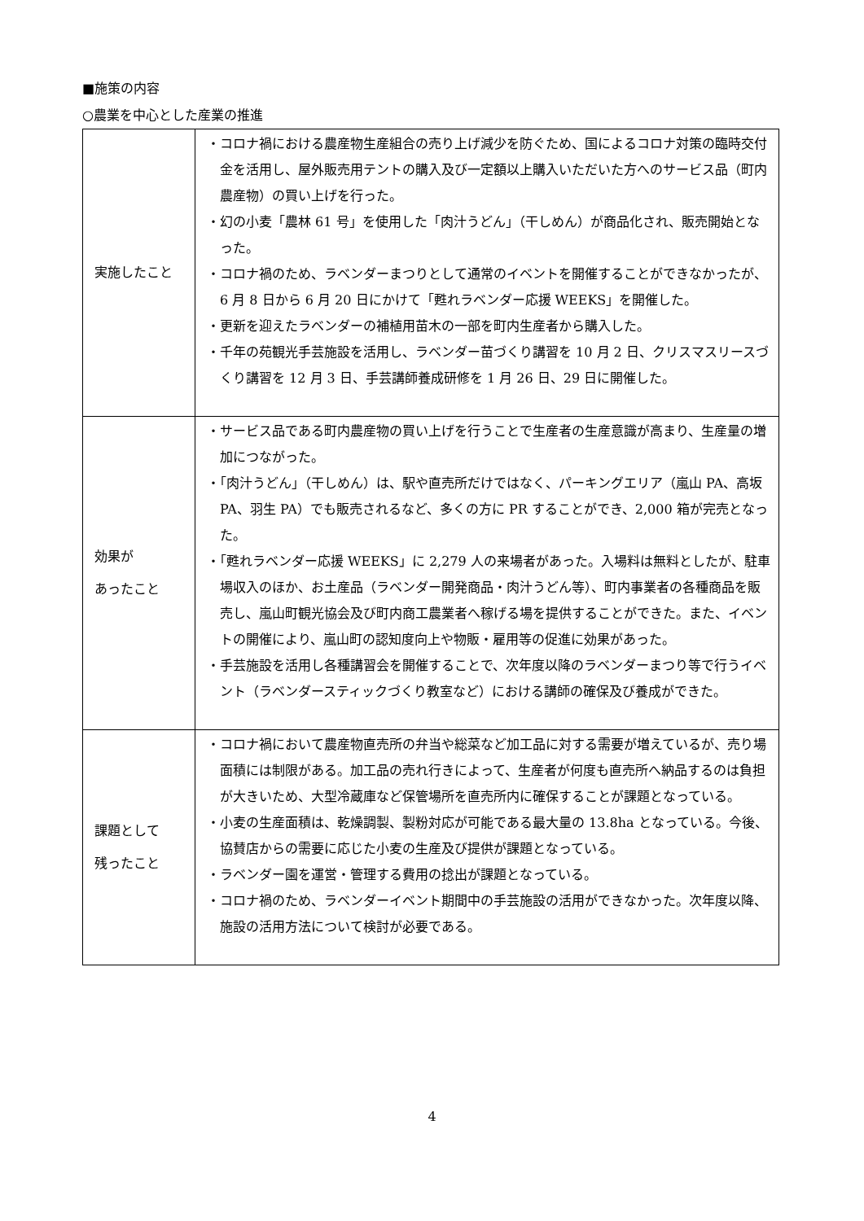■施策の内容
○農業を中心とした産業の推進
| 実施したこと | ・コロナ禍における農産物生産組合の売り上げ減少を防ぐため、国によるコロナ対策の臨時交付金を活用し、屋外販売用テントの購入及び一定額以上購入いただいた方へのサービス品（町内農産物）の買い上げを行った。 ・幻の小麦「農林 61 号」を使用した「肉汁うどん」（干しめん）が商品化され、販売開始となった。 ・コロナ禍のため、ラベンダーまつりとして通常のイベントを開催することができなかったが、6 月 8 日から 6 月 20 日にかけて「甦れラベンダー応援 WEEKS」を開催した。 ・更新を迎えたラベンダーの補植用苗木の一部を町内生産者から購入した。 ・千年の苑観光手芸施設を活用し、ラベンダー苗づくり講習を 10 月 2 日、クリスマスリースづくり講習を 12 月 3 日、手芸講師養成研修を 1 月 26 日、29 日に開催した。 |
| 効果が あったこと | ・サービス品である町内農産物の買い上げを行うことで生産者の生産意識が高まり、生産量の増加につながった。 ・「肉汁うどん」（干しめん）は、駅や直売所だけではなく、パーキングエリア（嵐山 PA、高坂 PA、羽生 PA）でも販売されるなど、多くの方に PR することができ、2,000 箱が完売となった。 ・「甦れラベンダー応援 WEEKS」に 2,279 人の来場者があった。入場料は無料としたが、駐車場収入のほか、お土産品（ラベンダー開発商品・肉汁うどん等）、町内事業者の各種商品を販売し、嵐山町観光協会及び町内商工農業者へ稼げる場を提供することができた。また、イベントの開催により、嵐山町の認知度向上や物販・雇用等の促進に効果があった。 ・手芸施設を活用し各種講習会を開催することで、次年度以降のラベンダーまつり等で行うイベント（ラベンダースティックづくり教室など）における講師の確保及び養成ができた。 |
| 課題として 残ったこと | ・コロナ禍において農産物直売所の弁当や総菜など加工品に対する需要が増えているが、売り場面積には制限がある。加工品の売れ行きによって、生産者が何度も直売所へ納品するのは負担が大きいため、大型冷蔵庫など保管場所を直売所内に確保することが課題となっている。 ・小麦の生産面積は、乾燥調製、製粉対応が可能である最大量の 13.8ha となっている。今後、協賛店からの需要に応じた小麦の生産及び提供が課題となっている。 ・ラベンダー園を運営・管理する費用の捻出が課題となっている。 ・コロナ禍のため、ラベンダーイベント期間中の手芸施設の活用ができなかった。次年度以降、施設の活用方法について検討が必要である。 |
4